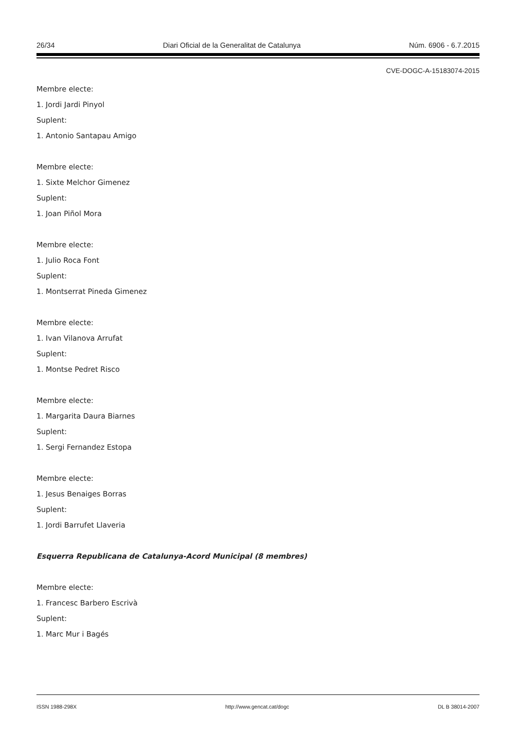26/34 Diari Oficial de la Generalitat de Catalunya Núm. 6906 - 6.7.2015
CVE-DOGC-A-15183074-2015
Membre electe:
1. Jordi Jardi Pinyol
Suplent:
1. Antonio Santapau Amigo
Membre electe:
1. Sixte Melchor Gimenez
Suplent:
1. Joan Piñol Mora
Membre electe:
1. Julio Roca Font
Suplent:
1. Montserrat Pineda Gimenez
Membre electe:
1. Ivan Vilanova Arrufat
Suplent:
1. Montse Pedret Risco
Membre electe:
1. Margarita Daura Biarnes
Suplent:
1. Sergi Fernandez Estopa
Membre electe:
1. Jesus Benaiges Borras
Suplent:
1. Jordi Barrufet Llaveria
Esquerra Republicana de Catalunya-Acord Municipal (8 membres)
Membre electe:
1. Francesc Barbero Escrivà
Suplent:
1. Marc Mur i Bagés
ISSN 1988-298X http://www.gencat.cat/dogc DL B 38014-2007